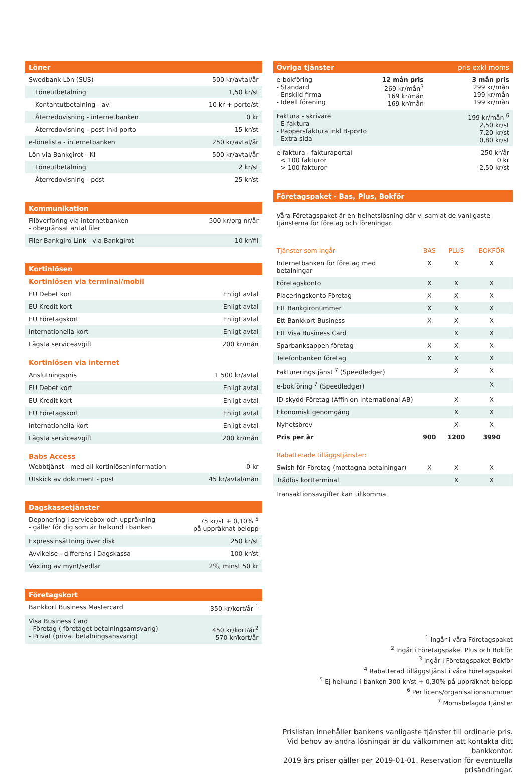| Löner | |
| --- | --- |
| Swedbank Lön (SUS) | 500 kr/avtal/år |
| Löneutbetalning | 1,50 kr/st |
| Kontantutbetalning - avi | 10 kr + porto/st |
| Återredovisning - internetbanken | 0 kr |
| Återredovisning - post inkl porto | 15 kr/st |
| e-lönelista - internetbanken | 250 kr/avtal/år |
| Lön via Bankgirot - KI | 500 kr/avtal/år |
| Löneutbetalning | 2 kr/st |
| Återredovisning - post | 25 kr/st |
| Kommunikation | |
| --- | --- |
| Filöverföring via internetbanken - obegränsat antal filer | 500 kr/org nr/år |
| Filer Bankgiro Link - via Bankgirot | 10 kr/fil |
| Kortinlösen | |
| --- | --- |
| Kortinlösen via terminal/mobil | |
| EU Debet kort | Enligt avtal |
| EU Kredit kort | Enligt avtal |
| EU Företagskort | Enligt avtal |
| Internationella kort | Enligt avtal |
| Lägsta serviceavgift | 200 kr/mån |
| Kortinlösen via internet | |
| Anslutningspris | 1 500 kr/avtal |
| EU Debet kort | Enligt avtal |
| EU Kredit kort | Enligt avtal |
| EU Företagskort | Enligt avtal |
| Internationella kort | Enligt avtal |
| Lägsta serviceavgift | 200 kr/mån |
| Babs Access | |
| Webbtjänst - med all kortinlöseninformation | 0 kr |
| Utskick av dokument - post | 45 kr/avtal/mån |
| Dagskassetjänster | |
| --- | --- |
| Deponering i servicebox och uppräkning - gäller för dig som är helkund i banken | 75 kr/st + 0,10% <sup>5</sup> på uppräknat belopp |
| Expressinsättning över disk | 250 kr/st |
| Avvikelse - differens i Dagskassa | 100 kr/st |
| Växling av mynt/sedlar | 2%, minst 50 kr |
| Företagskort | |
| --- | --- |
| Bankkort Business Mastercard | 350 kr/kort/år <sup>1</sup> |
| Visa Business Card - Företag ( företaget betalningsamsvarig) - Privat (privat betalningsansvarig) | 450 kr/kort/år<sup>2</sup> 570 kr/kort/år |
| Övriga tjänster | | pris exkl moms |
| --- | --- | --- |
| e-bokföring - Standard - Enskild firma - Ideell förening | 12 mån pris 269 kr/mån<sup>3</sup> 169 kr/mån 169 kr/mån | 3 mån pris 299 kr/mån 199 kr/mån 199 kr/mån |
| Faktura - skrivare - E-faktura - Pappersfaktura inkl B-porto - Extra sida | | 199 kr/mån <sup>6</sup> 2,50 kr/st 7,20 kr/st 0,80 kr/st |
| e-faktura - fakturaportal < 100 fakturor > 100 fakturor | | 250 kr/år 0 kr 2,50 kr/st |
| Företagspaket - Bas, Plus, Bokför | | | |
| --- | --- | --- | --- |
| Våra Företagspaket är en helhetslösning där vi samlat de vanligaste tjänsterna för företag och föreningar. | | | |
| Tjänster som ingår | BAS | PLUS | BOKFÖR |
| Internetbanken för företag med betalningar | X | X | X |
| Företagskonto | X | X | X |
| Placeringskonto Företag | X | X | X |
| Ett Bankgironummer | X | X | X |
| Ett Bankkort Business | X | X | X |
| Ett Visa Business Card | | X | X |
| Sparbanksappen företag | X | X | X |
| Telefonbanken företag | X | X | X |
| Faktureringstjänst <sup>7</sup> (Speedledger) | | X | X |
| e-bokföring <sup>7</sup> (Speedledger) | | | X |
| ID-skydd Företag (Affinion International AB) | | X | X |
| Ekonomisk genomgång | | X | X |
| Nyhetsbrev | | X | X |
| Pris per år | 900 | 1200 | 3990 |
| Rabatterade tilläggstjänster: | | | |
| Swish för Företag (mottagna betalningar) | X | X | X |
| Trådlös kortterminal | | X | X |
Transaktionsavgifter kan tillkomma.
<sup>1</sup> Ingår i våra Företagspaket
<sup>2</sup> Ingår i Företagspaket Plus och Bokför
<sup>3</sup> Ingår i Företagspaket Bokför
<sup>4</sup> Rabatterad tilläggstjänst i våra Företagspaket
<sup>5</sup> Ej helkund i banken 300 kr/st + 0,30% på uppräknat belopp
<sup>6</sup> Per licens/organisationsnummer
<sup>7</sup> Momsbelagda tjänster
Prislistan innehåller bankens vanligaste tjänster till ordinarie pris.
Vid behov av andra lösningar är du välkommen att kontakta ditt bankkontor.
2019 års priser gäller per 2019-01-01. Reservation för eventuella prisändringar.